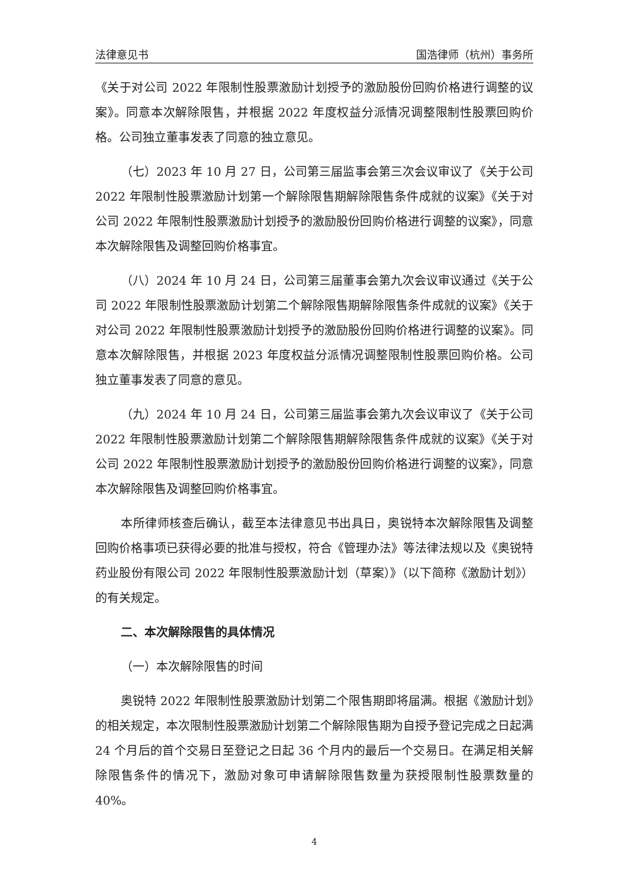法律意见书 国浩律师（杭州）事务所
《关于对公司 2022 年限制性股票激励计划授予的激励股份回购价格进行调整的议案》。同意本次解除限售，并根据 2022 年度权益分派情况调整限制性股票回购价格。公司独立董事发表了同意的独立意见。
（七）2023 年 10 月 27 日，公司第三届监事会第三次会议审议了《关于公司 2022 年限制性股票激励计划第一个解除限售期解除限售条件成就的议案》《关于对公司 2022 年限制性股票激励计划授予的激励股份回购价格进行调整的议案》，同意本次解除限售及调整回购价格事宜。
（八）2024 年 10 月 24 日，公司第三届董事会第九次会议审议通过《关于公司 2022 年限制性股票激励计划第二个解除限售期解除限售条件成就的议案》《关于对公司 2022 年限制性股票激励计划授予的激励股份回购价格进行调整的议案》。同意本次解除限售，并根据 2023 年度权益分派情况调整限制性股票回购价格。公司独立董事发表了同意的意见。
（九）2024 年 10 月 24 日，公司第三届监事会第九次会议审议了《关于公司 2022 年限制性股票激励计划第二个解除限售期解除限售条件成就的议案》《关于对公司 2022 年限制性股票激励计划授予的激励股份回购价格进行调整的议案》，同意本次解除限售及调整回购价格事宜。
本所律师核查后确认，截至本法律意见书出具日，奥锐特本次解除限售及调整回购价格事项已获得必要的批准与授权，符合《管理办法》等法律法规以及《奥锐特药业股份有限公司 2022 年限制性股票激励计划（草案）》（以下简称《激励计划》）的有关规定。
二、本次解除限售的具体情况
（一）本次解除限售的时间
奥锐特 2022 年限制性股票激励计划第二个限售期即将届满。根据《激励计划》的相关规定，本次限制性股票激励计划第二个解除限售期为自授予登记完成之日起满 24 个月后的首个交易日至登记之日起 36 个月内的最后一个交易日。在满足相关解除限售条件的情况下，激励对象可申请解除限售数量为获授限制性股票数量的 40%。
4